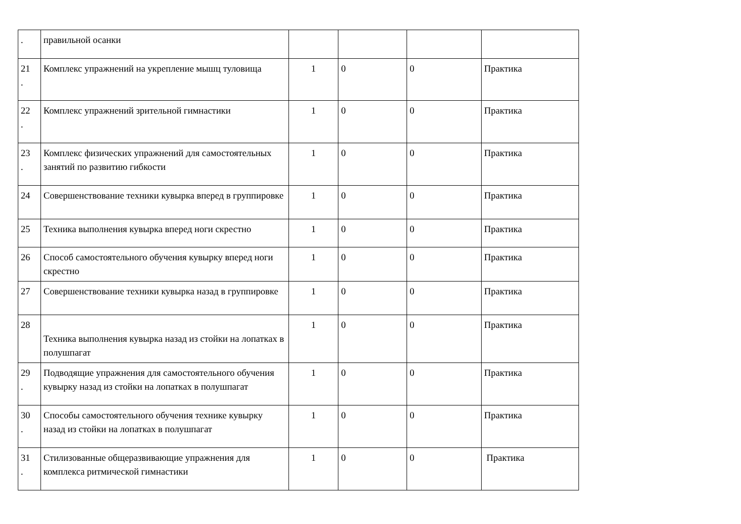| . | правильной осанки | | | | |
| 21 . | Комплекс упражнений на укрепление мышц туловища | 1 | 0 | 0 | Практика |
| 22 . | Комплекс упражнений зрительной гимнастики | 1 | 0 | 0 | Практика |
| 23 . | Комплекс физических упражнений для самостоятельных занятий по развитию гибкости | 1 | 0 | 0 | Практика |
| 24 | Совершенствование техники кувырка вперед в группировке | 1 | 0 | 0 | Практика |
| 25 | Техника выполнения кувырка вперед ноги скрестно | 1 | 0 | 0 | Практика |
| 26 | Способ самостоятельного обучения кувырку вперед ноги скрестно | 1 | 0 | 0 | Практика |
| 27 | Совершенствование техники кувырка назад в группировке | 1 | 0 | 0 | Практика |
| 28 | Техника выполнения кувырка назад из стойки на лопатках в полушпагат | 1 | 0 | 0 | Практика |
| 29 . | Подводящие упражнения для самостоятельного обучения кувырку назад из стойки на лопатках в полушпагат | 1 | 0 | 0 | Практика |
| 30 . | Способы самостоятельного обучения технике кувырку назад из стойки на лопатках в полушпагат | 1 | 0 | 0 | Практика |
| 31 . | Стилизованные общеразвивающие упражнения для комплекса ритмической гимнастики | 1 | 0 | 0 | Практика |